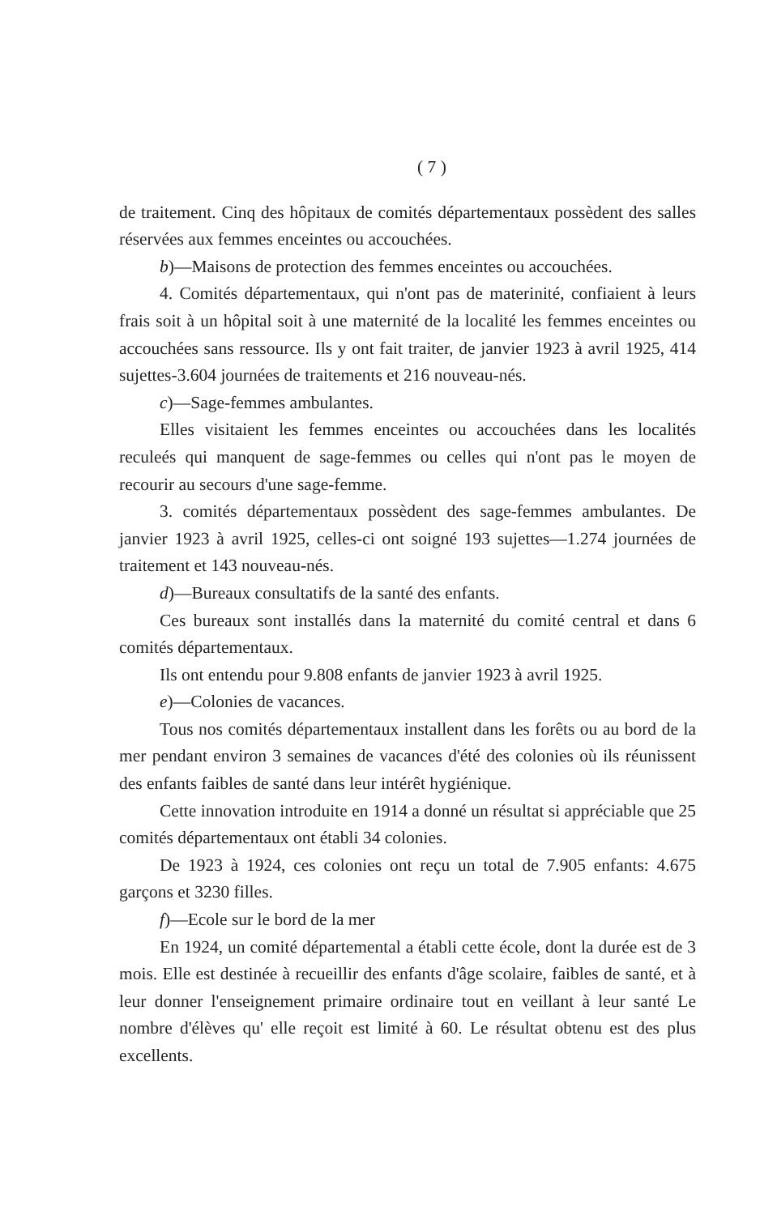( 7 )
de traitement. Cinq des hôpitaux de comités départementaux possèdent des salles réservées aux femmes enceintes ou accouchées.
b)—Maisons de protection des femmes enceintes ou accouchées.
4. Comités départementaux, qui n'ont pas de materinité, confiaient à leurs frais soit à un hôpital soit à une maternité de la localité les femmes enceintes ou accouchées sans ressource. Ils y ont fait traiter, de janvier 1923 à avril 1925, 414 sujettes-3.604 journées de traitements et 216 nouveau-nés.
c)—Sage-femmes ambulantes.
Elles visitaient les femmes enceintes ou accouchées dans les localités reculeés qui manquent de sage-femmes ou celles qui n'ont pas le moyen de recourir au secours d'une sage-femme.
3. comités départementaux possèdent des sage-femmes ambulantes. De janvier 1923 à avril 1925, celles-ci ont soigné 193 sujettes—1.274 journées de traitement et 143 nouveau-nés.
d)—Bureaux consultatifs de la santé des enfants.
Ces bureaux sont installés dans la maternité du comité central et dans 6 comités départementaux.
Ils ont entendu pour 9.808 enfants de janvier 1923 à avril 1925.
e)—Colonies de vacances.
Tous nos comités départementaux installent dans les forêts ou au bord de la mer pendant environ 3 semaines de vacances d'été des colonies où ils réunissent des enfants faibles de santé dans leur intérêt hygiénique.
Cette innovation introduite en 1914 a donné un résultat si appréciable que 25 comités départementaux ont établi 34 colonies.
De 1923 à 1924, ces colonies ont reçu un total de 7.905 enfants: 4.675 garçons et 3230 filles.
f)—Ecole sur le bord de la mer
En 1924, un comité départemental a établi cette école, dont la durée est de 3 mois. Elle est destinée à recueillir des enfants d'âge scolaire, faibles de santé, et à leur donner l'enseignement primaire ordinaire tout en veillant à leur santé Le nombre d'élèves qu' elle reçoit est limité à 60. Le résultat obtenu est des plus excellents.